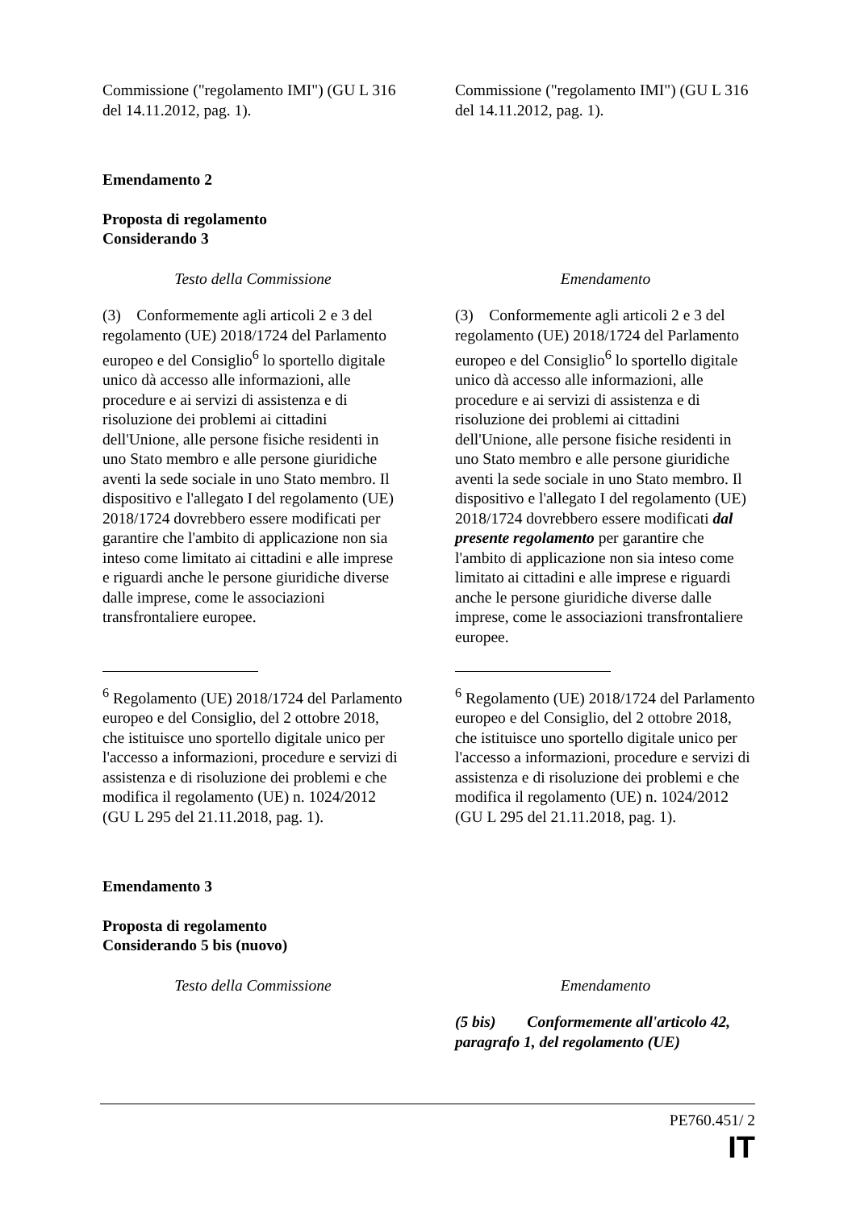| Commissione ("regolamento IMI") (GU L 316 del 14.11.2012, pag. 1). | | Commissione ("regolamento IMI") (GU L 316 del 14.11.2012, pag. 1). |
Emendamento 2
Proposta di regolamento
Considerando 3
| Testo della Commissione | | Emendamento |
| (3) Conformemente agli articoli 2 e 3 del regolamento (UE) 2018/1724 del Parlamento europeo e del Consiglio<sup>6</sup> lo sportello digitale unico dà accesso alle informazioni, alle procedure e ai servizi di assistenza e di risoluzione dei problemi ai cittadini dell'Unione, alle persone fisiche residenti in uno Stato membro e alle persone giuridiche aventi la sede sociale in uno Stato membro. Il dispositivo e l'allegato I del regolamento (UE) 2018/1724 dovrebbero essere modificati per garantire che l'ambito di applicazione non sia inteso come limitato ai cittadini e alle imprese e riguardi anche le persone giuridiche diverse dalle imprese, come le associazioni transfrontaliere europee. | | (3) Conformemente agli articoli 2 e 3 del regolamento (UE) 2018/1724 del Parlamento europeo e del Consiglio<sup>6</sup> lo sportello digitale unico dà accesso alle informazioni, alle procedure e ai servizi di assistenza e di risoluzione dei problemi ai cittadini dell'Unione, alle persone fisiche residenti in uno Stato membro e alle persone giuridiche aventi la sede sociale in uno Stato membro. Il dispositivo e l'allegato I del regolamento (UE) 2018/1724 dovrebbero essere modificati dal presente regolamento per garantire che l'ambito di applicazione non sia inteso come limitato ai cittadini e alle imprese e riguardi anche le persone giuridiche diverse dalle imprese, come le associazioni transfrontaliere europee. |
| <sup>6</sup> Regolamento (UE) 2018/1724 del Parlamento europeo e del Consiglio, del 2 ottobre 2018, che istituisce uno sportello digitale unico per l'accesso a informazioni, procedure e servizi di assistenza e di risoluzione dei problemi e che modifica il regolamento (UE) n. 1024/2012 (GU L 295 del 21.11.2018, pag. 1). | | <sup>6</sup> Regolamento (UE) 2018/1724 del Parlamento europeo e del Consiglio, del 2 ottobre 2018, che istituisce uno sportello digitale unico per l'accesso a informazioni, procedure e servizi di assistenza e di risoluzione dei problemi e che modifica il regolamento (UE) n. 1024/2012 (GU L 295 del 21.11.2018, pag. 1). |
Emendamento 3
Proposta di regolamento
Considerando 5 bis (nuovo)
| Testo della Commissione | | Emendamento |
| | | (5 bis) Conformemente all'articolo 42, paragrafo 1, del regolamento (UE) |
PE760.451/ 2
IT